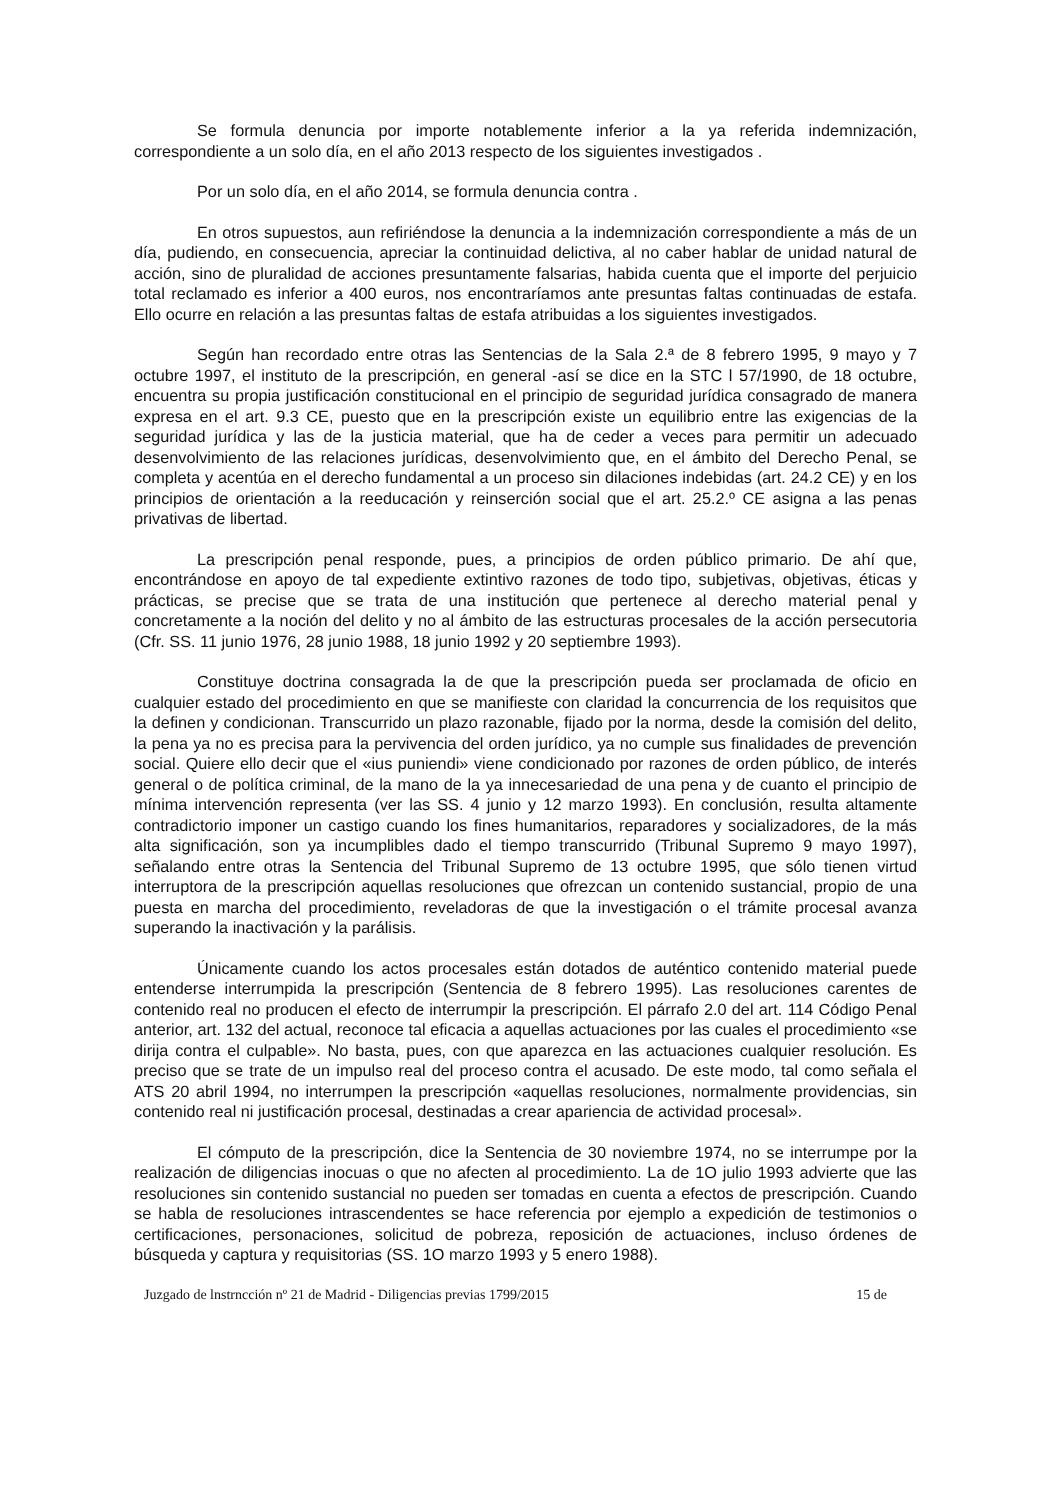Se formula denuncia por importe notablemente inferior a la ya referida indemnización, correspondiente a un solo día, en el año 2013 respecto de los siguientes investigados .
Por un solo día, en el año 2014, se formula denuncia contra .
En otros supuestos, aun refiriéndose la denuncia a la indemnización correspondiente a más de un día, pudiendo, en consecuencia, apreciar la continuidad delictiva, al no caber hablar de unidad natural de acción, sino de pluralidad de acciones presuntamente falsarias, habida cuenta que el importe del perjuicio total reclamado es inferior a 400 euros, nos encontraríamos ante presuntas faltas continuadas de estafa. Ello ocurre en relación a las presuntas faltas de estafa atribuidas a los siguientes investigados.
Según han recordado entre otras las Sentencias de la Sala 2.ª de 8 febrero 1995, 9 mayo y 7 octubre 1997, el instituto de la prescripción, en general -así se dice en la STC l 57/1990, de 18 octubre, encuentra su propia justificación constitucional en el principio de seguridad jurídica consagrado de manera expresa en el art. 9.3 CE, puesto que en la prescripción existe un equilibrio entre las exigencias de la seguridad jurídica y las de la justicia material, que ha de ceder a veces para permitir un adecuado desenvolvimiento de las relaciones jurídicas, desenvolvimiento que, en el ámbito del Derecho Penal, se completa y acentúa en el derecho fundamental a un proceso sin dilaciones indebidas (art. 24.2 CE) y en los principios de orientación a la reeducación y reinserción social que el art. 25.2.º CE asigna a las penas privativas de libertad.
La prescripción penal responde, pues, a principios de orden público primario. De ahí que, encontrándose en apoyo de tal expediente extintivo razones de todo tipo, subjetivas, objetivas, éticas y prácticas, se precise que se trata de una institución que pertenece al derecho material penal y concretamente a la noción del delito y no al ámbito de las estructuras procesales de la acción persecutoria (Cfr. SS. 11 junio 1976, 28 junio 1988, 18 junio 1992 y 20 septiembre 1993).
Constituye doctrina consagrada la de que la prescripción pueda ser proclamada de oficio en cualquier estado del procedimiento en que se manifieste con claridad la concurrencia de los requisitos que la definen y condicionan. Transcurrido un plazo razonable, fijado por la norma, desde la comisión del delito, la pena ya no es precisa para la pervivencia del orden jurídico, ya no cumple sus finalidades de prevención social. Quiere ello decir que el «ius puniendi» viene condicionado por razones de orden público, de interés general o de política criminal, de la mano de la ya innecesariedad de una pena y de cuanto el principio de mínima intervención representa (ver las SS. 4 junio y 12 marzo 1993). En conclusión, resulta altamente contradictorio imponer un castigo cuando los fines humanitarios, reparadores y socializadores, de la más alta significación, son ya incumplibles dado el tiempo transcurrido (Tribunal Supremo 9 mayo 1997), señalando entre otras la Sentencia del Tribunal Supremo de 13 octubre 1995, que sólo tienen virtud interruptora de la prescripción aquellas resoluciones que ofrezcan un contenido sustancial, propio de una puesta en marcha del procedimiento, reveladoras de que la investigación o el trámite procesal avanza superando la inactivación y la parálisis.
Únicamente cuando los actos procesales están dotados de auténtico contenido material puede entenderse interrumpida la prescripción (Sentencia de 8 febrero 1995). Las resoluciones carentes de contenido real no producen el efecto de interrumpir la prescripción. El párrafo 2.0 del art. 114 Código Penal anterior, art. 132 del actual, reconoce tal eficacia a aquellas actuaciones por las cuales el procedimiento «se dirija contra el culpable». No basta, pues, con que aparezca en las actuaciones cualquier resolución. Es preciso que se trate de un impulso real del proceso contra el acusado. De este modo, tal como señala el ATS 20 abril 1994, no interrumpen la prescripción «aquellas resoluciones, normalmente providencias, sin contenido real ni justificación procesal, destinadas a crear apariencia de actividad procesal».
El cómputo de la prescripción, dice la Sentencia de 30 noviembre 1974, no se interrumpe por la realización de diligencias inocuas o que no afecten al procedimiento. La de 1O julio 1993 advierte que las resoluciones sin contenido sustancial no pueden ser tomadas en cuenta a efectos de prescripción. Cuando se habla de resoluciones intrascendentes se hace referencia por ejemplo a expedición de testimonios o certificaciones, personaciones, solicitud de pobreza, reposición de actuaciones, incluso órdenes de búsqueda y captura y requisitorias (SS. 1O marzo 1993 y 5 enero 1988).
Juzgado de lnstrncción nº 21 de Madrid - Diligencias previas 1799/2015 15 de